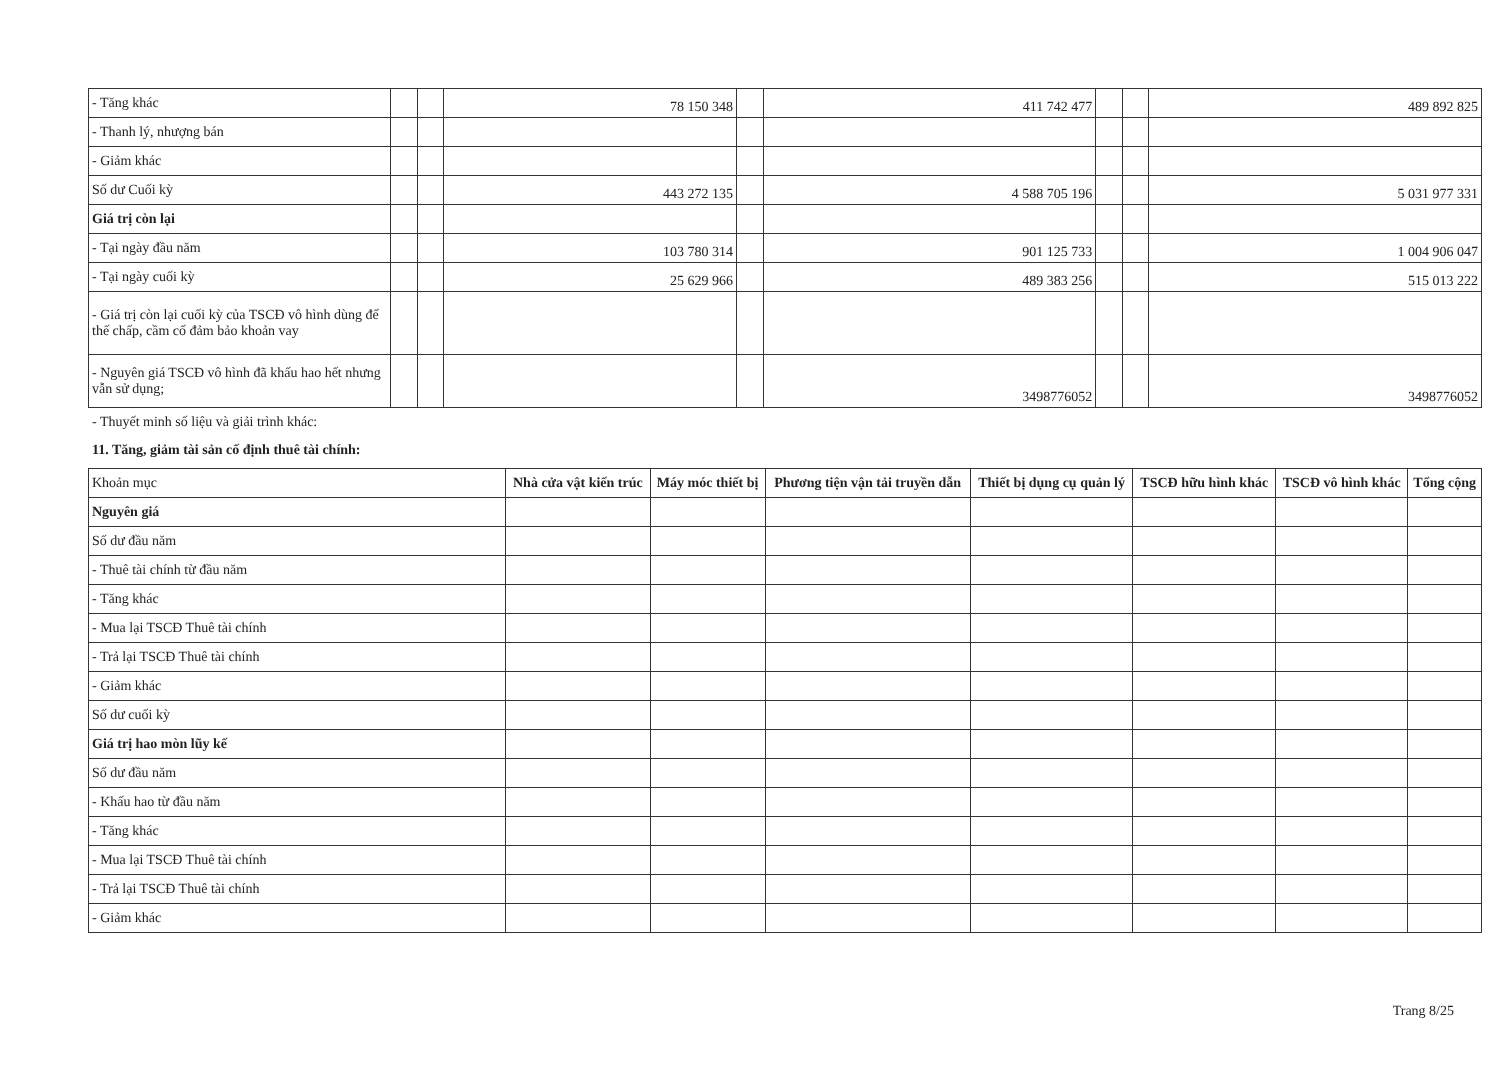| - Tăng khác | | | 78 150 348 | | 411 742 477 | | | 489 892 825 |
| - Thanh lý, nhượng bán | | | | | | | | |
| - Giảm khác | | | | | | | | |
| Số dư Cuối kỳ | | | 443 272 135 | | 4 588 705 196 | | | 5 031 977 331 |
| Giá trị còn lại | | | | | | | | |
| - Tại ngày đầu năm | | | 103 780 314 | | 901 125 733 | | | 1 004 906 047 |
| - Tại ngày cuối kỳ | | | 25 629 966 | | 489 383 256 | | | 515 013 222 |
| - Giá trị còn lại cuối kỳ của TSCĐ vô hình dùng để thế chấp, cầm cố đảm bảo khoản vay | | | | | | | | |
| - Nguyên giá TSCĐ vô hình đã khấu hao hết nhưng vẫn sử dụng; | | | | | 3498776052 | | | 3498776052 |
- Thuyết minh số liệu và giải trình khác:
11. Tăng, giảm tài sản cố định thuê tài chính:
| Khoản mục | Nhà cửa vật kiến trúc | Máy móc thiết bị | Phương tiện vận tải truyền dẫn | Thiết bị dụng cụ quản lý | TSCĐ hữu hình khác | TSCĐ vô hình khác | Tổng cộng |
| Nguyên giá | | | | | | | |
| Số dư đầu năm | | | | | | | |
| - Thuê tài chính từ đầu năm | | | | | | | |
| - Tăng khác | | | | | | | |
| - Mua lại TSCĐ Thuê tài chính | | | | | | | |
| - Trả lại TSCĐ Thuê tài chính | | | | | | | |
| - Giảm khác | | | | | | | |
| Số dư cuối kỳ | | | | | | | |
| Giá trị hao mòn lũy kế | | | | | | | |
| Số dư đầu năm | | | | | | | |
| - Khấu hao từ đầu năm | | | | | | | |
| - Tăng khác | | | | | | | |
| - Mua lại TSCĐ Thuê tài chính | | | | | | | |
| - Trả lại TSCĐ Thuê tài chính | | | | | | | |
| - Giảm khác | | | | | | | |
Trang 8/25